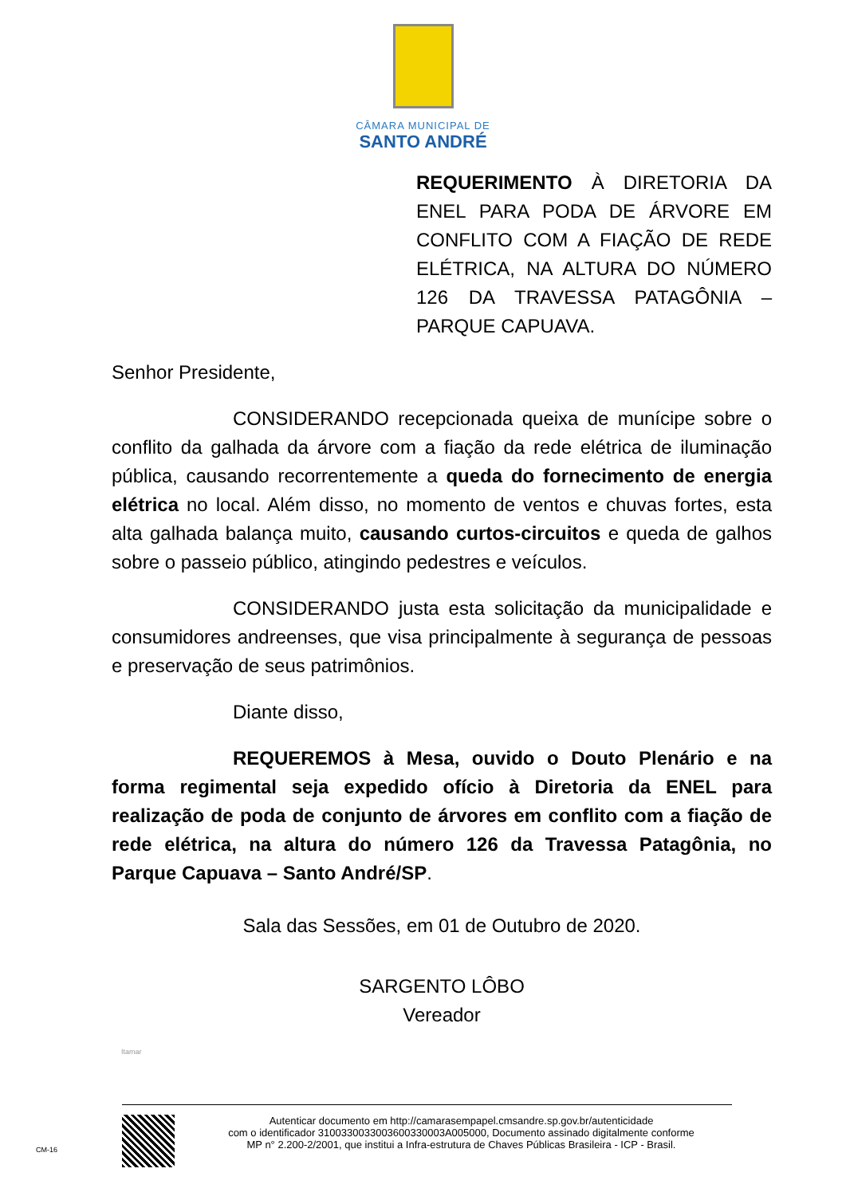CÂMARA MUNICIPAL DE
SANTO ANDRÉ
REQUERIMENTO À DIRETORIA DA ENEL PARA PODA DE ÁRVORE EM CONFLITO COM A FIAÇÃO DE REDE ELÉTRICA, NA ALTURA DO NÚMERO 126 DA TRAVESSA PATAGÔNIA – PARQUE CAPUAVA.
Senhor Presidente,
CONSIDERANDO recepcionada queixa de munícipe sobre o conflito da galhada da árvore com a fiação da rede elétrica de iluminação pública, causando recorrentemente a queda do fornecimento de energia elétrica no local. Além disso, no momento de ventos e chuvas fortes, esta alta galhada balança muito, causando curtos-circuitos e queda de galhos sobre o passeio público, atingindo pedestres e veículos.
CONSIDERANDO justa esta solicitação da municipalidade e consumidores andreenses, que visa principalmente à segurança de pessoas e preservação de seus patrimônios.
Diante disso,
REQUEREMOS à Mesa, ouvido o Douto Plenário e na forma regimental seja expedido ofício à Diretoria da ENEL para realização de poda de conjunto de árvores em conflito com a fiação de rede elétrica, na altura do número 126 da Travessa Patagônia, no Parque Capuava – Santo André/SP.
Sala das Sessões, em 01 de Outubro de 2020.
SARGENTO LÔBO
Vereador
Itamar
Autenticar documento em http://camarasempapel.cmsandre.sp.gov.br/autenticidade
com o identificador 3100330033003600330003A005000, Documento assinado digitalmente conforme
MP n° 2.200-2/2001, que institui a Infra-estrutura de Chaves Públicas Brasileira - ICP - Brasil.
CM-16